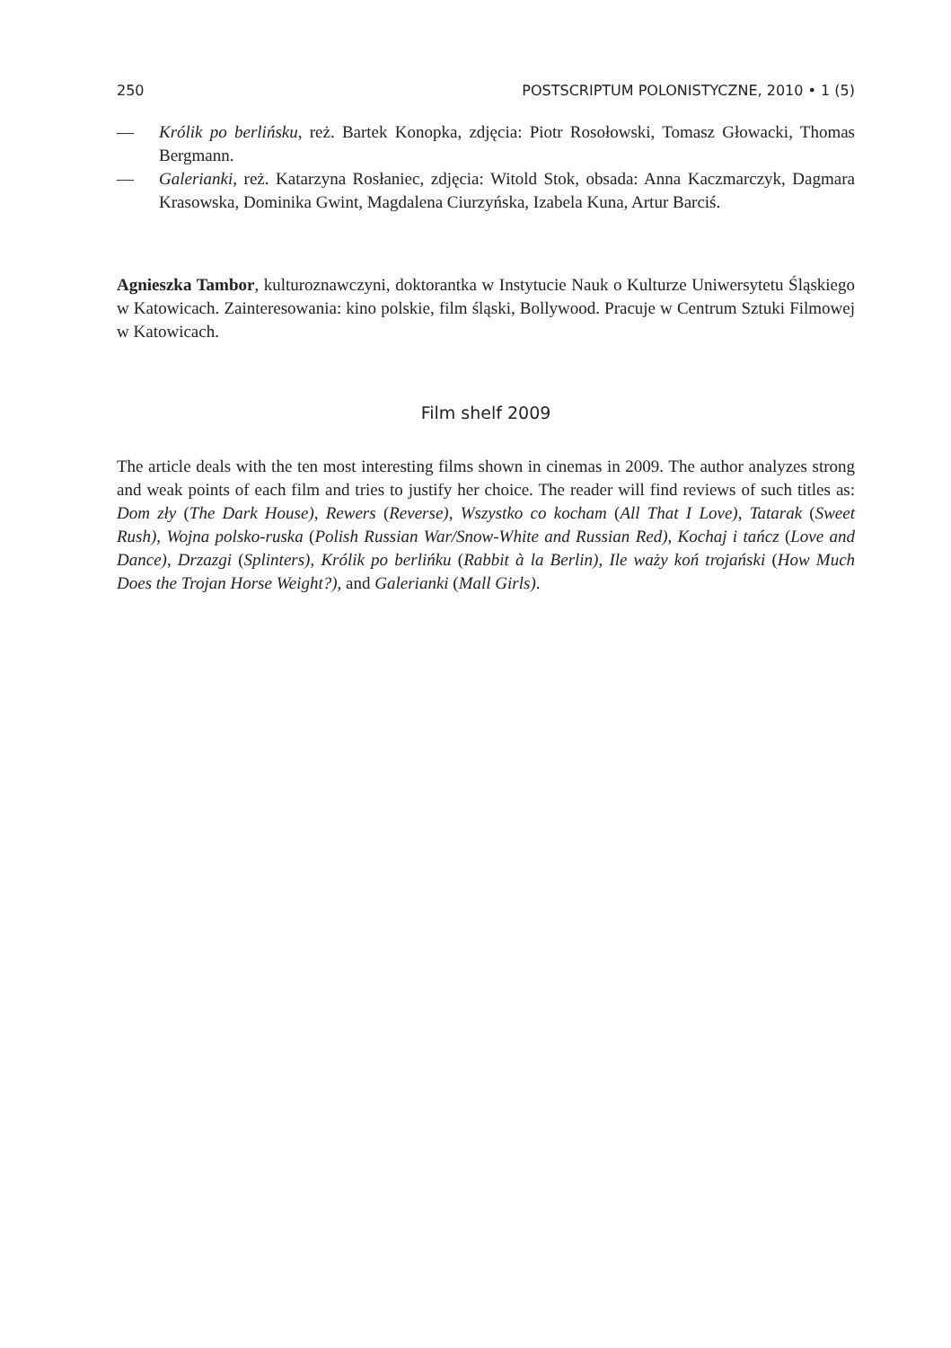250 POSTSCRIPTUM POLONISTYCZNE, 2010 • 1 (5)
— Królik po berlińsku, reż. Bartek Konopka, zdjęcia: Piotr Rosołowski, Tomasz Głowacki, Thomas Bergmann.
— Galerianki, reż. Katarzyna Rosłaniec, zdjęcia: Witold Stok, obsada: Anna Kaczmarczyk, Dagmara Krasowska, Dominika Gwint, Magdalena Ciurzyńska, Izabela Kuna, Artur Barciś.
Agnieszka Tambor, kulturoznawczyni, doktorantka w Instytucie Nauk o Kulturze Uniwersytetu Śląskiego w Katowicach. Zainteresowania: kino polskie, film śląski, Bollywood. Pracuje w Centrum Sztuki Filmowej w Katowicach.
Film shelf 2009
The article deals with the ten most interesting films shown in cinemas in 2009. The author analyzes strong and weak points of each film and tries to justify her choice. The reader will find reviews of such titles as: Dom zły (The Dark House), Rewers (Reverse), Wszystko co kocham (All That I Love), Tatarak (Sweet Rush), Wojna polsko-ruska (Polish Russian War/Snow-White and Russian Red), Kochaj i tańcz (Love and Dance), Drzazgi (Splinters), Królik po berlińku (Rabbit à la Berlin), Ile waży koń trojański (How Much Does the Trojan Horse Weight?), and Galerianki (Mall Girls).